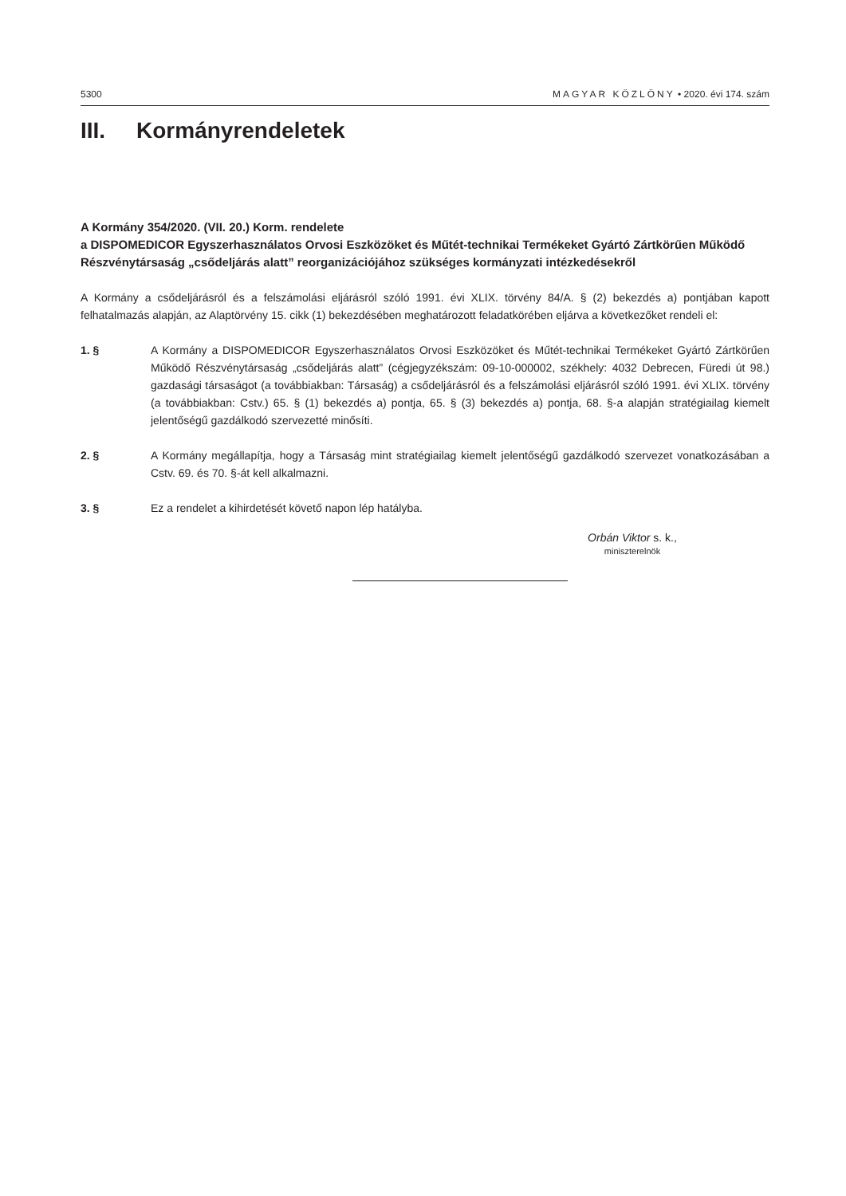5300 MAGYAR KÖZLÖNY • 2020. évi 174. szám
III. Kormányrendeletek
A Kormány 354/2020. (VII. 20.) Korm. rendelete
a DISPOMEDICOR Egyszerhasználatos Orvosi Eszközöket és Műtét-technikai Termékeket Gyártó Zártkörűen Működő Részvénytársaság „csődeljárás alatt” reorganizációjához szükséges kormányzati intézkedésekről
A Kormány a csődeljárásról és a felszámolási eljárásról szóló 1991. évi XLIX. törvény 84/A. § (2) bekezdés a) pontjában kapott felhatalmazás alapján, az Alaptörvény 15. cikk (1) bekezdésében meghatározott feladatkörében eljárva a következőket rendeli el:
1. § A Kormány a DISPOMEDICOR Egyszerhasználatos Orvosi Eszközöket és Műtét-technikai Termékeket Gyártó Zártkörűen Működő Részvénytársaság „csődeljárás alatt” (cégjegyzékszám: 09-10-000002, székhely: 4032 Debrecen, Füredi út 98.) gazdasági társaságot (a továbbiakban: Társaság) a csődeljárásról és a felszámolási eljárásról szóló 1991. évi XLIX. törvény (a továbbiakban: Cstv.) 65. § (1) bekezdés a) pontja, 65. § (3) bekezdés a) pontja, 68. §-a alapján stratégiailag kiemelt jelentőségű gazdálkodó szervezetté minősíti.
2. § A Kormány megállapítja, hogy a Társaság mint stratégiailag kiemelt jelentőségű gazdálkodó szervezet vonatkozásában a Cstv. 69. és 70. §-át kell alkalmazni.
3. § Ez a rendelet a kihirdetését követő napon lép hatályba.
Orbán Viktor s. k.,
miniszterelnök